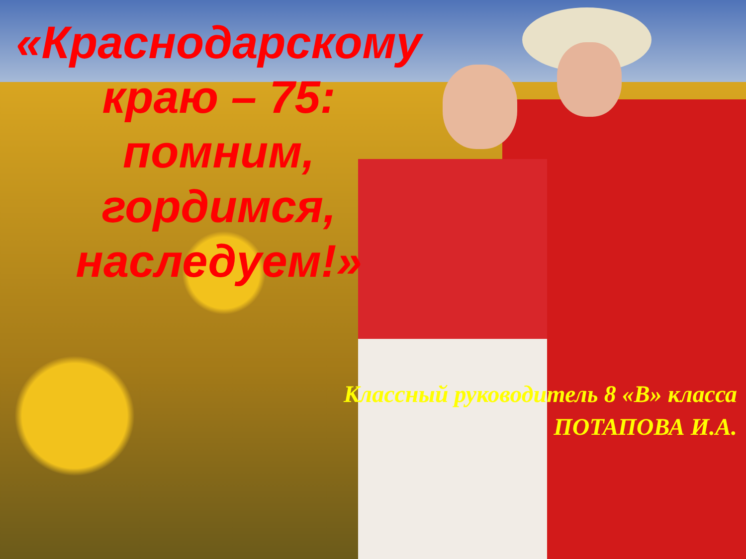«Краснодарскому краю – 75: помним, гордимся, наследуем!»
Классный руководитель 8 «В» класса
ПОТАПОВА И.А.